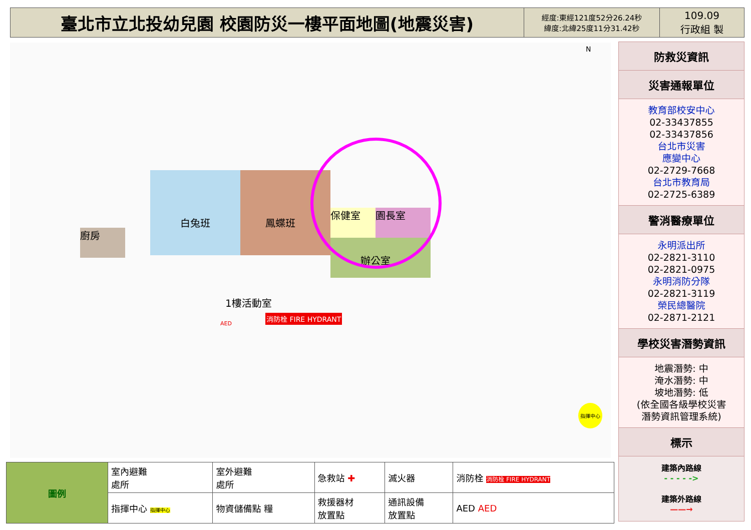臺北市立北投幼兒園 校園防災一樓平面地圖(地震災害)
經度:東經121度52分26.24秒
緯度:北緯25度11分31.42秒
109.09
行政組 製
白兔班 鳳蝶班
保健室 園長室
辦公室
廚房
1樓活動室
N
消防栓 FIRE HYDRANT
AED
指揮中心
防救災資訊
災害通報單位
教育部校安中心
02-33437855
02-33437856
台北市災害
應變中心
02-2729-7668
台北市教育局
02-2725-6389
警消醫療單位
永明派出所
02-2821-3110
02-2821-0975
永明消防分隊
02-2821-3119
榮民總醫院
02-2871-2121
學校災害潛勢資訊
地震潛勢: 中
淹水潛勢: 中
坡地潛勢: 低
(依全國各級學校災害
潛勢資訊管理系統)
標示
建築內路線
- - - - ->
建築外路線
——→
| 圖例 | 室內避難 處所 | 室外避難 處所 | 急救站 ✚ | 滅火器 | 消防栓 消防栓 FIRE HYDRANT |
| | 指揮中心 指揮中心 | 物資儲備點 糧 | 救援器材 放置點 | 通訊設備 放置點 | AED AED |